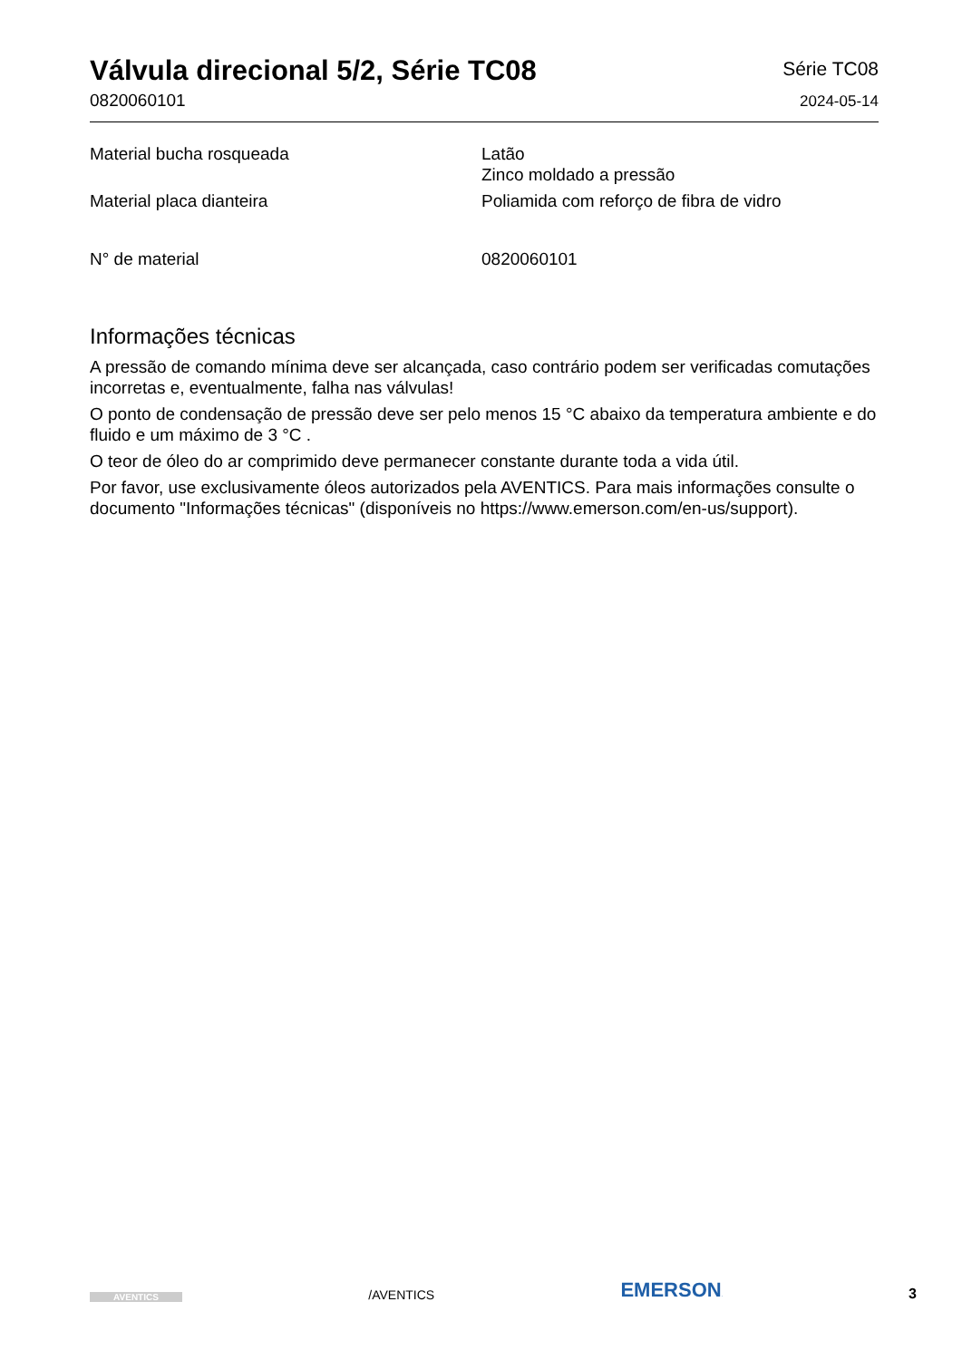Válvula direcional 5/2, Série TC08
0820060101
Série TC08
2024-05-14
| Material bucha rosqueada | Latão Zinco moldado a pressão |
| Material placa dianteira | Poliamida com reforço de fibra de vidro |
| N° de material | 0820060101 |
Informações técnicas
A pressão de comando mínima deve ser alcançada, caso contrário podem ser verificadas comutações incorretas e, eventualmente, falha nas válvulas!
O ponto de condensação de pressão deve ser pelo menos 15 °C abaixo da temperatura ambiente e do fluido e um máximo de 3 °C .
O teor de óleo do ar comprimido deve permanecer constante durante toda a vida útil.
Por favor, use exclusivamente óleos autorizados pela AVENTICS. Para mais informações consulte o documento "Informações técnicas" (disponíveis no https://www.emerson.com/en-us/support).
AVENTICS
/AVENTICS
EMERSON.
3